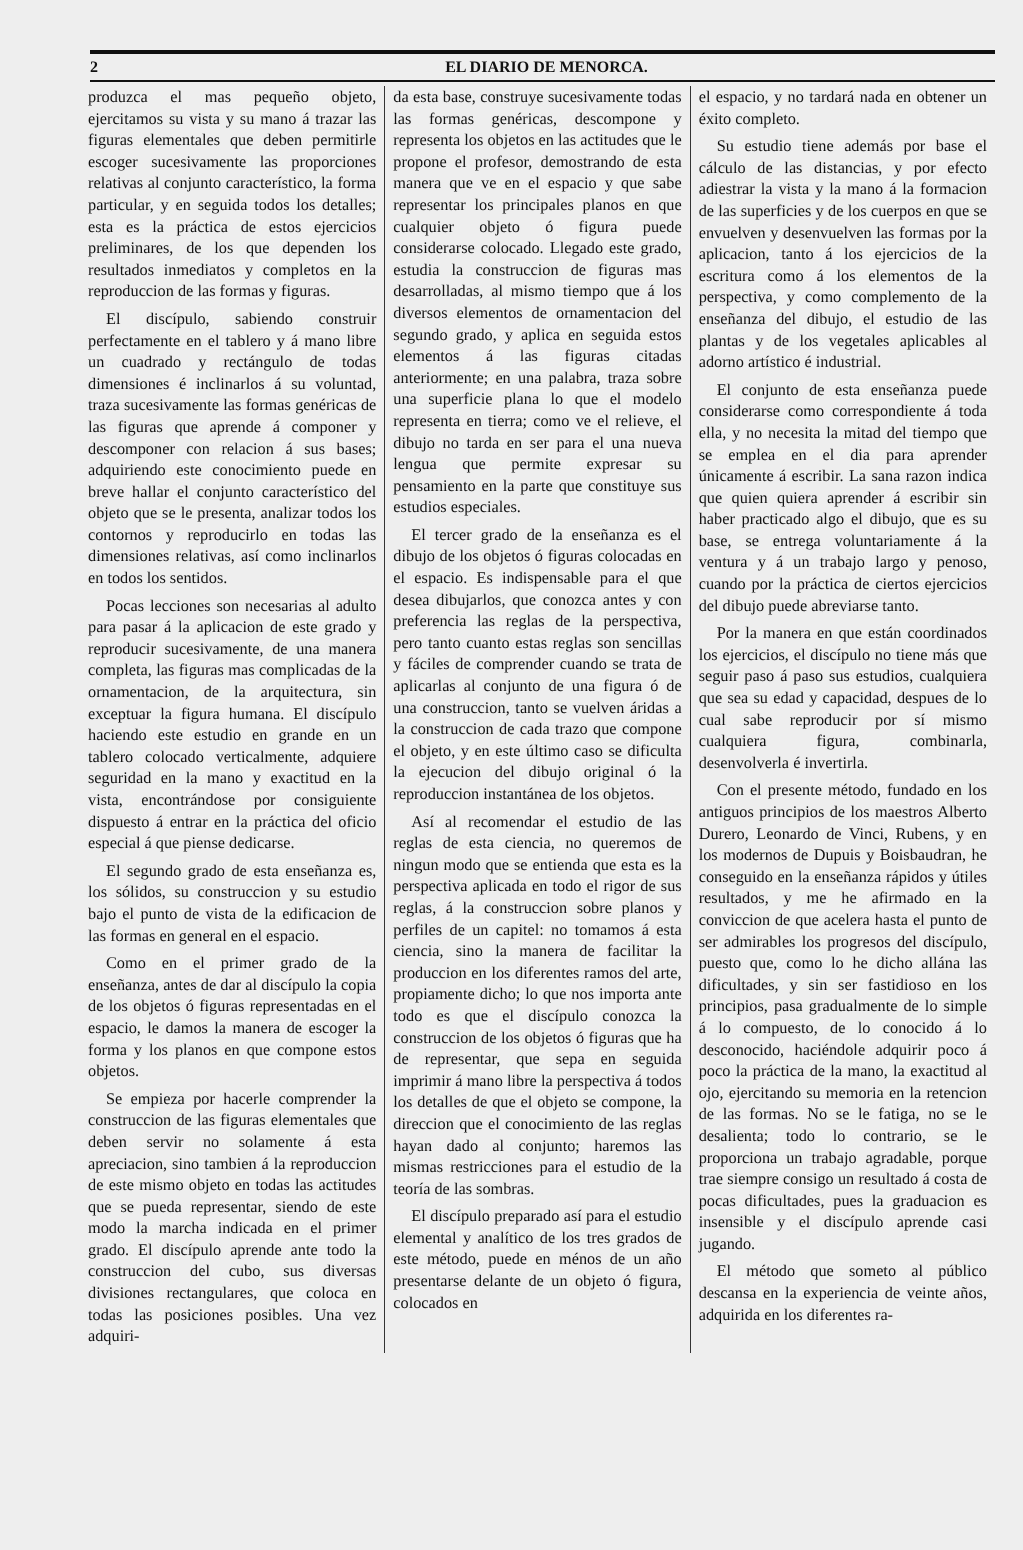2 EL DIARIO DE MENORCA.
produzca el mas pequeño objeto, ejercitamos su vista y su mano á trazar las figuras elementales que deben permitirle escoger sucesivamente las proporciones relativas al conjunto característico, la forma particular, y en seguida todos los detalles; esta es la práctica de estos ejercicios preliminares, de los que dependen los resultados inmediatos y completos en la reproduccion de las formas y figuras.
El discípulo, sabiendo construir perfectamente en el tablero y á mano libre un cuadrado y rectángulo de todas dimensiones é inclinarlos á su voluntad, traza sucesivamente las formas genéricas de las figuras que aprende á componer y descomponer con relacion á sus bases; adquiriendo este conocimiento puede en breve hallar el conjunto característico del objeto que se le presenta, analizar todos los contornos y reproducirlo en todas las dimensiones relativas, así como inclinarlos en todos los sentidos.
Pocas lecciones son necesarias al adulto para pasar á la aplicacion de este grado y reproducir sucesivamente, de una manera completa, las figuras mas complicadas de la ornamentacion, de la arquitectura, sin exceptuar la figura humana. El discípulo haciendo este estudio en grande en un tablero colocado verticalmente, adquiere seguridad en la mano y exactitud en la vista, encontrándose por consiguiente dispuesto á entrar en la práctica del oficio especial á que piense dedicarse.
El segundo grado de esta enseñanza es, los sólidos, su construccion y su estudio bajo el punto de vista de la edificacion de las formas en general en el espacio.
Como en el primer grado de la enseñanza, antes de dar al discípulo la copia de los objetos ó figuras representadas en el espacio, le damos la manera de escoger la forma y los planos en que compone estos objetos.
Se empieza por hacerle comprender la construccion de las figuras elementales que deben servir no solamente á esta apreciacion, sino tambien á la reproduccion de este mismo objeto en todas las actitudes que se pueda representar, siendo de este modo la marcha indicada en el primer grado. El discípulo aprende ante todo la construccion del cubo, sus diversas divisiones rectangulares, que coloca en todas las posiciones posibles. Una vez adquiri-
da esta base, construye sucesivamente todas las formas genéricas, descompone y representa los objetos en las actitudes que le propone el profesor, demostrando de esta manera que ve en el espacio y que sabe representar los principales planos en que cualquier objeto ó figura puede considerarse colocado. Llegado este grado, estudia la construccion de figuras mas desarrolladas, al mismo tiempo que á los diversos elementos de ornamentacion del segundo grado, y aplica en seguida estos elementos á las figuras citadas anteriormente; en una palabra, traza sobre una superficie plana lo que el modelo representa en tierra; como ve el relieve, el dibujo no tarda en ser para el una nueva lengua que permite expresar su pensamiento en la parte que constituye sus estudios especiales.
El tercer grado de la enseñanza es el dibujo de los objetos ó figuras colocadas en el espacio. Es indispensable para el que desea dibujarlos, que conozca antes y con preferencia las reglas de la perspectiva, pero tanto cuanto estas reglas son sencillas y fáciles de comprender cuando se trata de aplicarlas al conjunto de una figura ó de una construccion, tanto se vuelven áridas a la construccion de cada trazo que compone el objeto, y en este último caso se dificulta la ejecucion del dibujo original ó la reproduccion instantánea de los objetos.
Así al recomendar el estudio de las reglas de esta ciencia, no queremos de ningun modo que se entienda que esta es la perspectiva aplicada en todo el rigor de sus reglas, á la construccion sobre planos y perfiles de un capitel: no tomamos á esta ciencia, sino la manera de facilitar la produccion en los diferentes ramos del arte, propiamente dicho; lo que nos importa ante todo es que el discípulo conozca la construccion de los objetos ó figuras que ha de representar, que sepa en seguida imprimir á mano libre la perspectiva á todos los detalles de que el objeto se compone, la direccion que el conocimiento de las reglas hayan dado al conjunto; haremos las mismas restricciones para el estudio de la teoría de las sombras.
El discípulo preparado así para el estudio elemental y analítico de los tres grados de este método, puede en ménos de un año presentarse delante de un objeto ó figura, colocados en
el espacio, y no tardará nada en obtener un éxito completo.
Su estudio tiene además por base el cálculo de las distancias, y por efecto adiestrar la vista y la mano á la formacion de las superficies y de los cuerpos en que se envuelven y desenvuelven las formas por la aplicacion, tanto á los ejercicios de la escritura como á los elementos de la perspectiva, y como complemento de la enseñanza del dibujo, el estudio de las plantas y de los vegetales aplicables al adorno artístico é industrial.
El conjunto de esta enseñanza puede considerarse como correspondiente á toda ella, y no necesita la mitad del tiempo que se emplea en el dia para aprender únicamente á escribir. La sana razon indica que quien quiera aprender á escribir sin haber practicado algo el dibujo, que es su base, se entrega voluntariamente á la ventura y á un trabajo largo y penoso, cuando por la práctica de ciertos ejercicios del dibujo puede abreviarse tanto.
Por la manera en que están coordinados los ejercicios, el discípulo no tiene más que seguir paso á paso sus estudios, cualquiera que sea su edad y capacidad, despues de lo cual sabe reproducir por sí mismo cualquiera figura, combinarla, desenvolverla é invertirla.
Con el presente método, fundado en los antiguos principios de los maestros Alberto Durero, Leonardo de Vinci, Rubens, y en los modernos de Dupuis y Boisbaudran, he conseguido en la enseñanza rápidos y útiles resultados, y me he afirmado en la conviccion de que acelera hasta el punto de ser admirables los progresos del discípulo, puesto que, como lo he dicho allána las dificultades, y sin ser fastidioso en los principios, pasa gradualmente de lo simple á lo compuesto, de lo conocido á lo desconocido, haciéndole adquirir poco á poco la práctica de la mano, la exactitud al ojo, ejercitando su memoria en la retencion de las formas. No se le fatiga, no se le desalienta; todo lo contrario, se le proporciona un trabajo agradable, porque trae siempre consigo un resultado á costa de pocas dificultades, pues la graduacion es insensible y el discípulo aprende casi jugando.
El método que someto al público descansa en la experiencia de veinte años, adquirida en los diferentes ra-